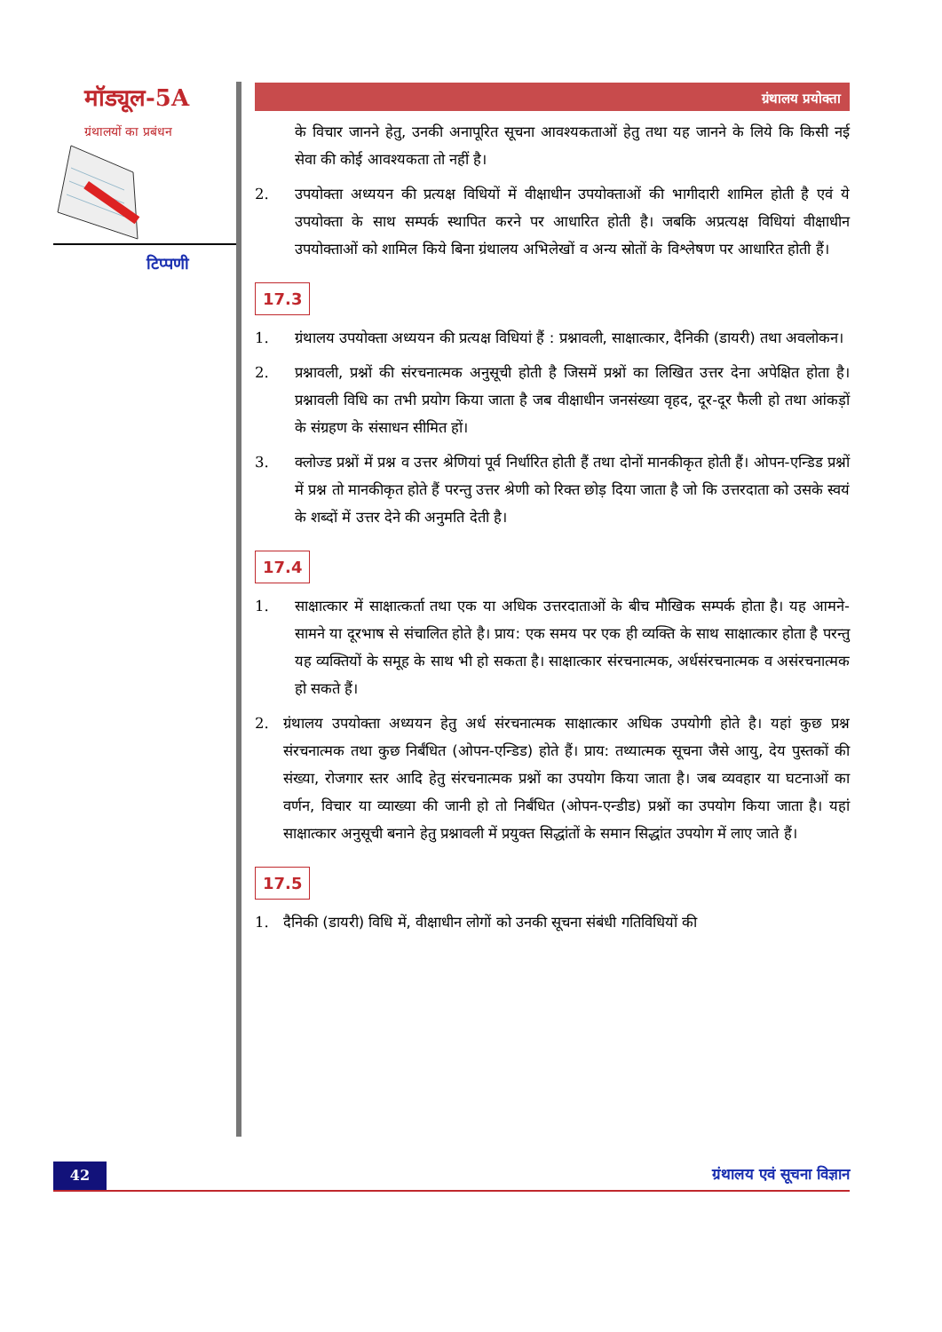मॉड्यूल-5A
ग्रंथालयों का प्रबंधन
टिप्पणी
ग्रंथालय प्रयोक्ता
के विचार जानने हेतु, उनकी अनापूरित सूचना आवश्यकताओं हेतु तथा यह जानने के लिये कि किसी नई सेवा की कोई आवश्यकता तो नहीं है।
2. उपयोक्ता अध्ययन की प्रत्यक्ष विधियों में वीक्षाधीन उपयोक्ताओं की भागीदारी शामिल होती है एवं ये उपयोक्ता के साथ सम्पर्क स्थापित करने पर आधारित होती है। जबकि अप्रत्यक्ष विधियां वीक्षाधीन उपयोक्ताओं को शामिल किये बिना ग्रंथालय अभिलेखों व अन्य स्रोतों के विश्लेषण पर आधारित होती हैं।
17.3
1. ग्रंथालय उपयोक्ता अध्ययन की प्रत्यक्ष विधियां हैं : प्रश्नावली, साक्षात्कार, दैनिकी (डायरी) तथा अवलोकन।
2. प्रश्नावली, प्रश्नों की संरचनात्मक अनुसूची होती है जिसमें प्रश्नों का लिखित उत्तर देना अपेक्षित होता है। प्रश्नावली विधि का तभी प्रयोग किया जाता है जब वीक्षाधीन जनसंख्या वृहद, दूर-दूर फैली हो तथा आंकड़ों के संग्रहण के संसाधन सीमित हों।
3. क्लोज्ड प्रश्नों में प्रश्न व उत्तर श्रेणियां पूर्व निर्धारित होती हैं तथा दोनों मानकीकृत होती हैं। ओपन-एन्डिड प्रश्नों में प्रश्न तो मानकीकृत होते हैं परन्तु उत्तर श्रेणी को रिक्त छोड़ दिया जाता है जो कि उत्तरदाता को उसके स्वयं के शब्दों में उत्तर देने की अनुमति देती है।
17.4
1. साक्षात्कार में साक्षात्कर्ता तथा एक या अधिक उत्तरदाताओं के बीच मौखिक सम्पर्क होता है। यह आमने-सामने या दूरभाष से संचालित होते है। प्राय: एक समय पर एक ही व्यक्ति के साथ साक्षात्कार होता है परन्तु यह व्यक्तियों के समूह के साथ भी हो सकता है। साक्षात्कार संरचनात्मक, अर्धसंरचनात्मक व असंरचनात्मक हो सकते हैं।
2. ग्रंथालय उपयोक्ता अध्ययन हेतु अर्ध संरचनात्मक साक्षात्कार अधिक उपयोगी होते है। यहां कुछ प्रश्न संरचनात्मक तथा कुछ निर्बंधित (ओपन-एन्डिड) होते हैं। प्राय: तथ्यात्मक सूचना जैसे आयु, देय पुस्तकों की संख्या, रोजगार स्तर आदि हेतु संरचनात्मक प्रश्नों का उपयोग किया जाता है। जब व्यवहार या घटनाओं का वर्णन, विचार या व्याख्या की जानी हो तो निर्बंधित (ओपन-एन्डीड) प्रश्नों का उपयोग किया जाता है। यहां साक्षात्कार अनुसूची बनाने हेतु प्रश्नावली में प्रयुक्त सिद्धांतों के समान सिद्धांत उपयोग में लाए जाते हैं।
17.5
1. दैनिकी (डायरी) विधि में, वीक्षाधीन लोगों को उनकी सूचना संबंधी गतिविधियों की
42 ग्रंथालय एवं सूचना विज्ञान